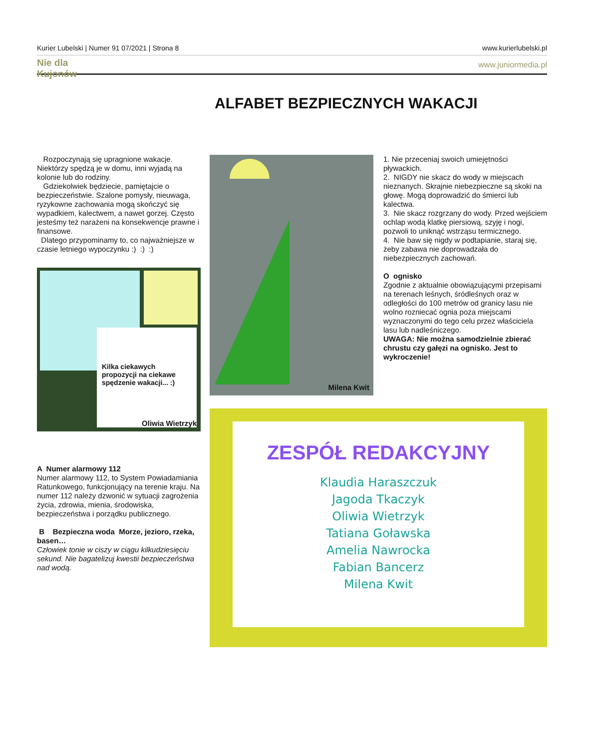Kurier Lubelski | Numer 91 07/2021 | Strona 8 www.kurierlubelski.pl
Nie dla Kujonów www.juniormedia.pl
ALFABET BEZPIECZNYCH WAKACJI
Rozpoczynają się upragnione wakacje. Niektórzy spędzą je w domu, inni wyjadą na kolonie lub do rodziny.
Gdziekolwiek będziecie, pamiętajcie o bezpieczeństwie. Szalone pomysły, nieuwaga, ryzykowne zachowania mogą skończyć się wypadkiem, kalectwem, a nawet gorzej. Często jesteśmy też narażeni na konsekwencje prawne i finansowe.
Dlatego przypominamy to, co najważniejsze w czasie letniego wypoczynku :) :) :)
Kilka ciekawych propozycji na ciekawe spędzenie wakacji... :)
Oliwia Wietrzyk
A Numer alarmowy 112
Numer alarmowy 112, to System Powiadamiania Ratunkowego, funkcjonujący na terenie kraju. Na numer 112 należy dzwonić w sytuacji zagrożenia życia, zdrowia, mienia, środowiska, bezpieczeństwa i porządku publicznego.
B Bezpieczna woda Morze, jezioro, rzeka, basen…
Człowiek tonie w ciszy w ciągu kilkudziesięciu sekund. Nie bagatelizuj kwestii bezpieczeństwa nad wodą.
Milena Kwit
1. Nie przeceniaj swoich umiejętności pływackich.
2. NIGDY nie skacz do wody w miejscach nieznanych. Skrajnie niebezpieczne są skoki na głowę. Mogą doprowadzić do śmierci lub kalectwa.
3. Nie skacz rozgrzany do wody. Przed wejściem ochlap wodą klatkę piersiową, szyję i nogi, pozwoli to uniknąć wstrząsu termicznego.
4. Nie baw się nigdy w podtapianie, staraj się, żeby zabawa nie doprowadzała do niebezpiecznych zachowań.
O ognisko
Zgodnie z aktualnie obowiązującymi przepisami na terenach leśnych, śródleśnych oraz w odległości do 100 metrów od granicy lasu nie wolno rozniecać ognia poza miejscami wyznaczonymi do tego celu przez właściciela lasu lub nadleśniczego.
UWAGA: Nie można samodzielnie zbierać chrustu czy gałęzi na ognisko. Jest to wykroczenie!
ZESPÓŁ REDAKCYJNY
Klaudia Haraszczuk
Jagoda Tkaczyk
Oliwia Wietrzyk
Tatiana Goławska
Amelia Nawrocka
Fabian Bancerz
Milena Kwit